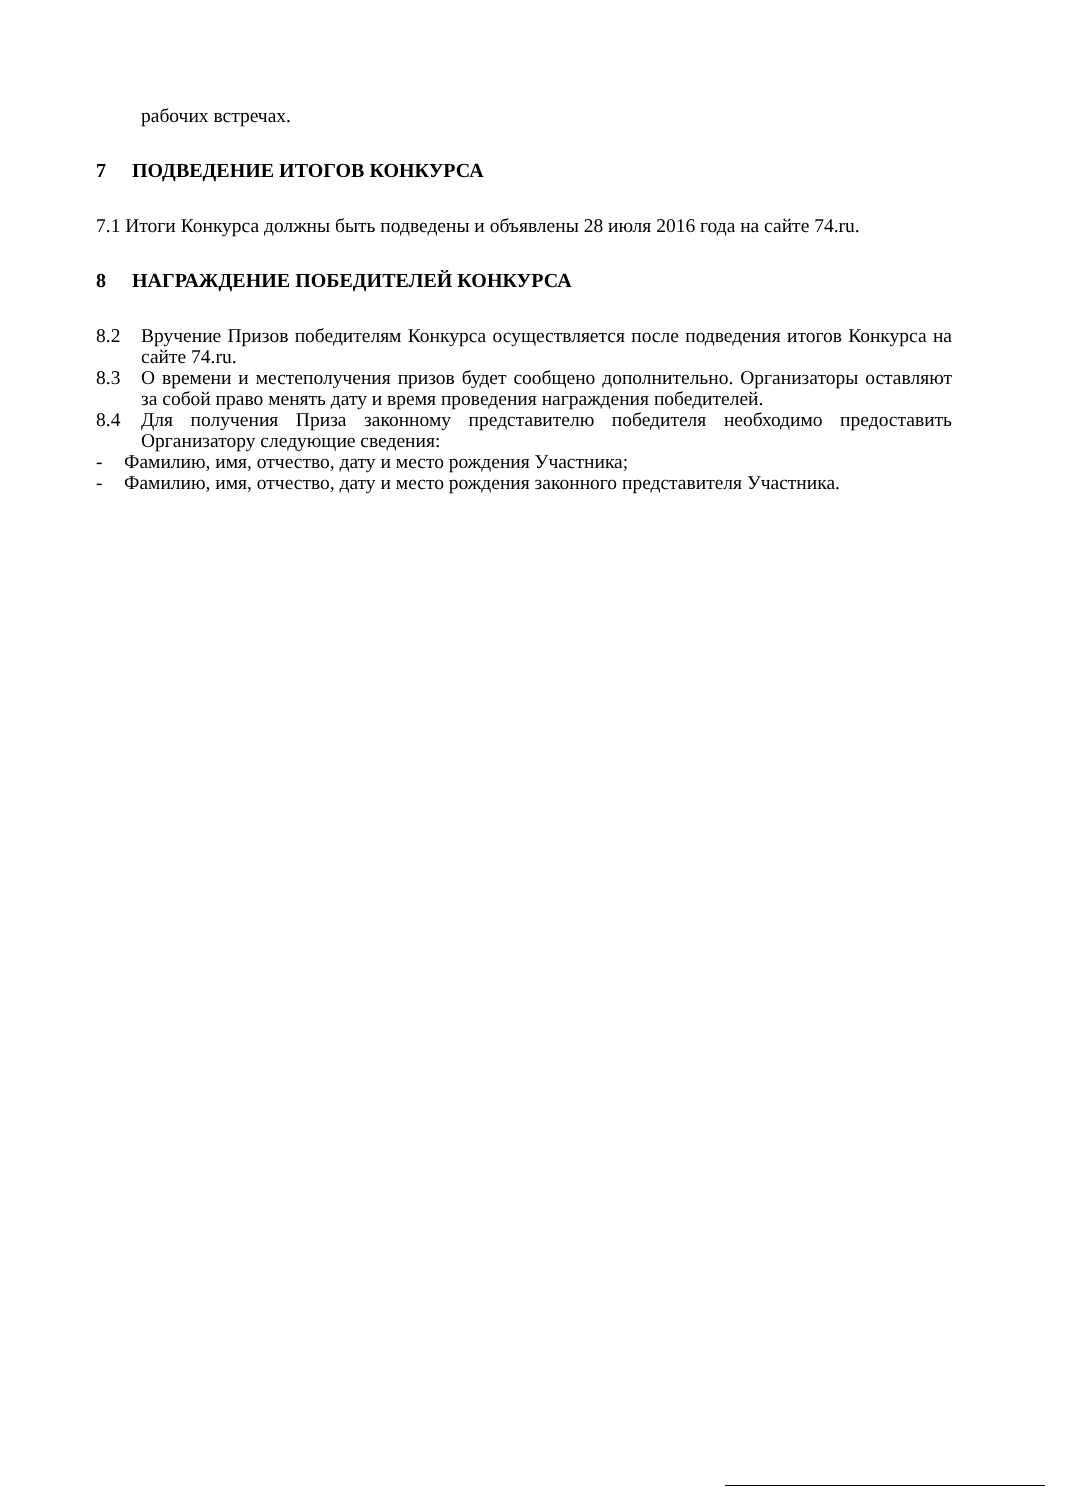рабочих встречах.
7 ПОДВЕДЕНИЕ ИТОГОВ КОНКУРСА
7.1 Итоги Конкурса должны быть подведены и объявлены 28 июля 2016 года на сайте 74.ru.
8 НАГРАЖДЕНИЕ ПОБЕДИТЕЛЕЙ КОНКУРСА
8.2 Вручение Призов победителям Конкурса осуществляется после подведения итогов Конкурса на сайте 74.ru.
8.3 О времени и местеполучения призов будет сообщено дополнительно. Организаторы оставляют за собой право менять дату и время проведения награждения победителей.
8.4 Для получения Приза законному представителю победителя необходимо предоставить Организатору следующие сведения:
- Фамилию, имя, отчество, дату и место рождения Участника;
- Фамилию, имя, отчество, дату и место рождения законного представителя Участника.